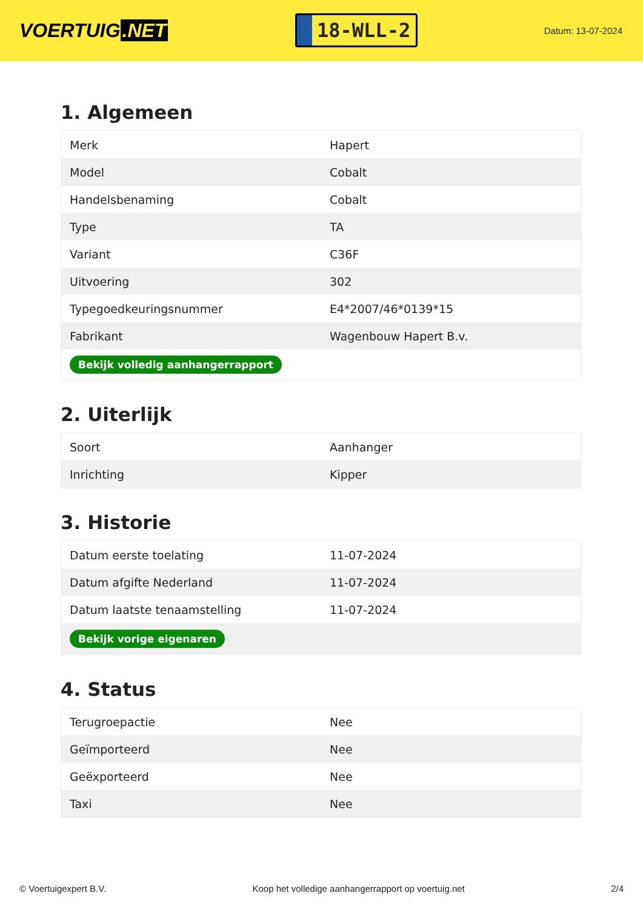VOERTUIG.NET
18-WLL-2
Datum: 13-07-2024
1. Algemeen
| Merk | Hapert |
| Model | Cobalt |
| Handelsbenaming | Cobalt |
| Type | TA |
| Variant | C36F |
| Uitvoering | 302 |
| Typegoedkeuringsnummer | E4*2007/46*0139*15 |
| Fabrikant | Wagenbouw Hapert B.v. |
| Bekijk volledig aanhangerrapport | |
2. Uiterlijk
| Soort | Aanhanger |
| Inrichting | Kipper |
3. Historie
| Datum eerste toelating | 11-07-2024 |
| Datum afgifte Nederland | 11-07-2024 |
| Datum laatste tenaamstelling | 11-07-2024 |
| Bekijk vorige eigenaren | |
4. Status
| Terugroepactie | Nee |
| Geïmporteerd | Nee |
| Geëxporteerd | Nee |
| Taxi | Nee |
© Voertuigexpert B.V. Koop het volledige aanhangerrapport op voertuig.net 2/4